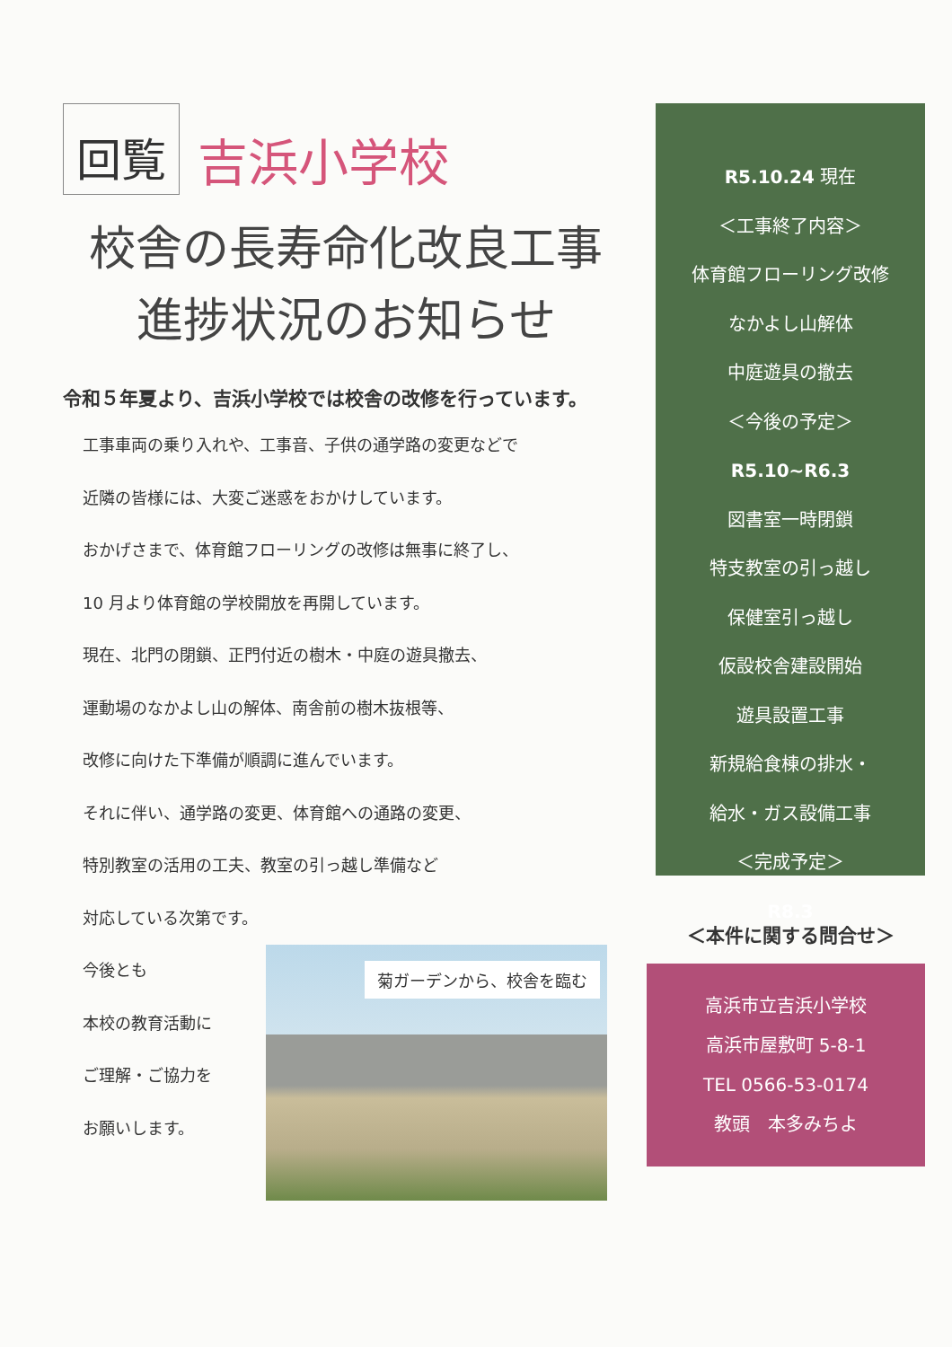回覧
吉浜小学校
校舎の長寿命化改良工事
進捗状況のお知らせ
令和５年夏より、吉浜小学校では校舎の改修を行っています。
工事車両の乗り入れや、工事音、子供の通学路の変更などで
近隣の皆様には、大変ご迷惑をおかけしています。
おかげさまで、体育館フローリングの改修は無事に終了し、
10 月より体育館の学校開放を再開しています。
現在、北門の閉鎖、正門付近の樹木・中庭の遊具撤去、
運動場のなかよし山の解体、南舎前の樹木抜根等、
改修に向けた下準備が順調に進んでいます。
それに伴い、通学路の変更、体育館への通路の変更、
特別教室の活用の工夫、教室の引っ越し準備など
対応している次第です。
今後とも
本校の教育活動に
ご理解・ご協力を
お願いします。
菊ガーデンから、校舎を臨む
R5.10.24 現在
＜工事終了内容＞
体育館フローリング改修
なかよし山解体
中庭遊具の撤去
＜今後の予定＞
R5.10~R6.3
図書室一時閉鎖
特支教室の引っ越し
保健室引っ越し
仮設校舎建設開始
遊具設置工事
新規給食棟の排水・
給水・ガス設備工事
＜完成予定＞
R8.3
＜本件に関する問合せ＞
高浜市立吉浜小学校
高浜市屋敷町 5-8-1
TEL 0566-53-0174
教頭　本多みちよ